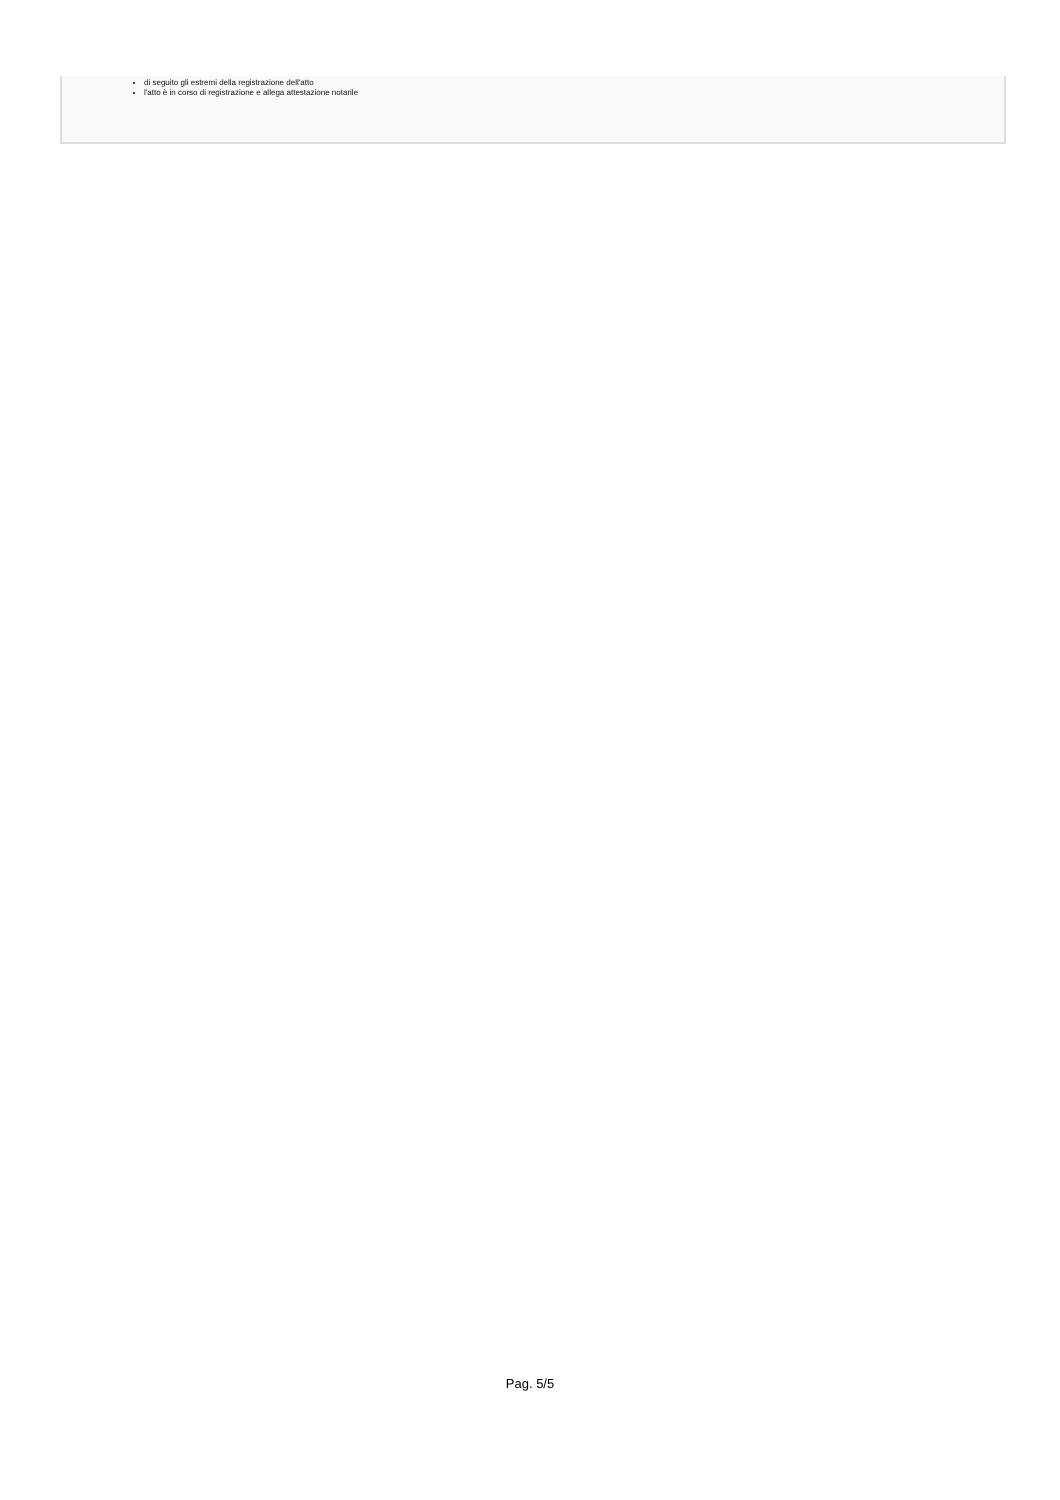di seguito gli estremi della registrazione dell'atto
l'atto è in corso di registrazione e allega attestazione notarile
Pag. 5/5